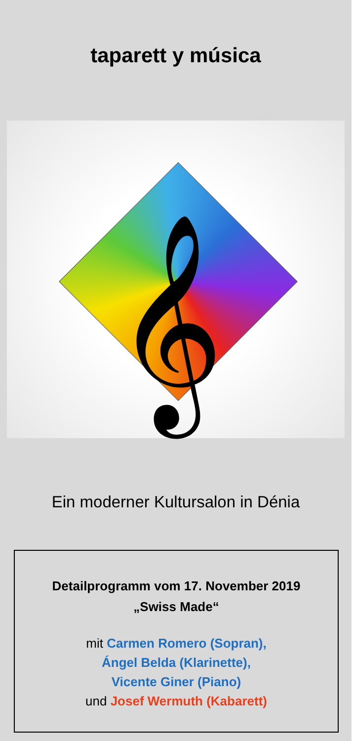taparett y música
𝄞
Ein moderner Kultursalon in Dénia
Detailprogramm vom 17. November 2019
„Swiss Made“
mit Carmen Romero (Sopran),
Ángel Belda (Klarinette),
Vicente Giner (Piano)
und Josef Wermuth (Kabarett)